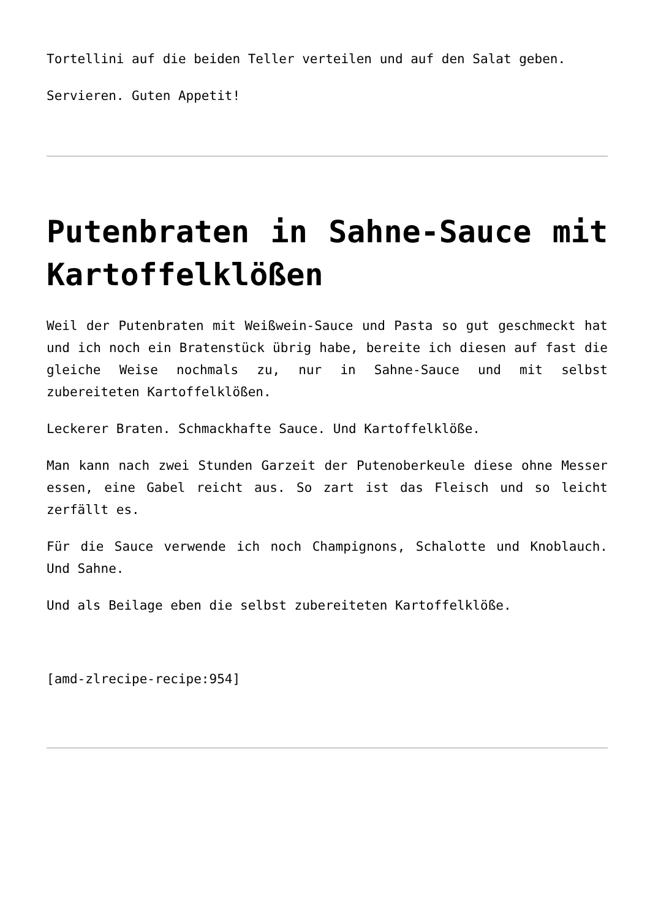Tortellini auf die beiden Teller verteilen und auf den Salat geben.
Servieren. Guten Appetit!
Putenbraten in Sahne-Sauce mit Kartoffelklößen
Weil der Putenbraten mit Weißwein-Sauce und Pasta so gut geschmeckt hat und ich noch ein Bratenstück übrig habe, bereite ich diesen auf fast die gleiche Weise nochmals zu, nur in Sahne-Sauce und mit selbst zubereiteten Kartoffelklößen.
Leckerer Braten. Schmackhafte Sauce. Und Kartoffelklöße.
Man kann nach zwei Stunden Garzeit der Putenoberkeule diese ohne Messer essen, eine Gabel reicht aus. So zart ist das Fleisch und so leicht zerfällt es.
Für die Sauce verwende ich noch Champignons, Schalotte und Knoblauch. Und Sahne.
Und als Beilage eben die selbst zubereiteten Kartoffelklöße.
[amd-zlrecipe-recipe:954]